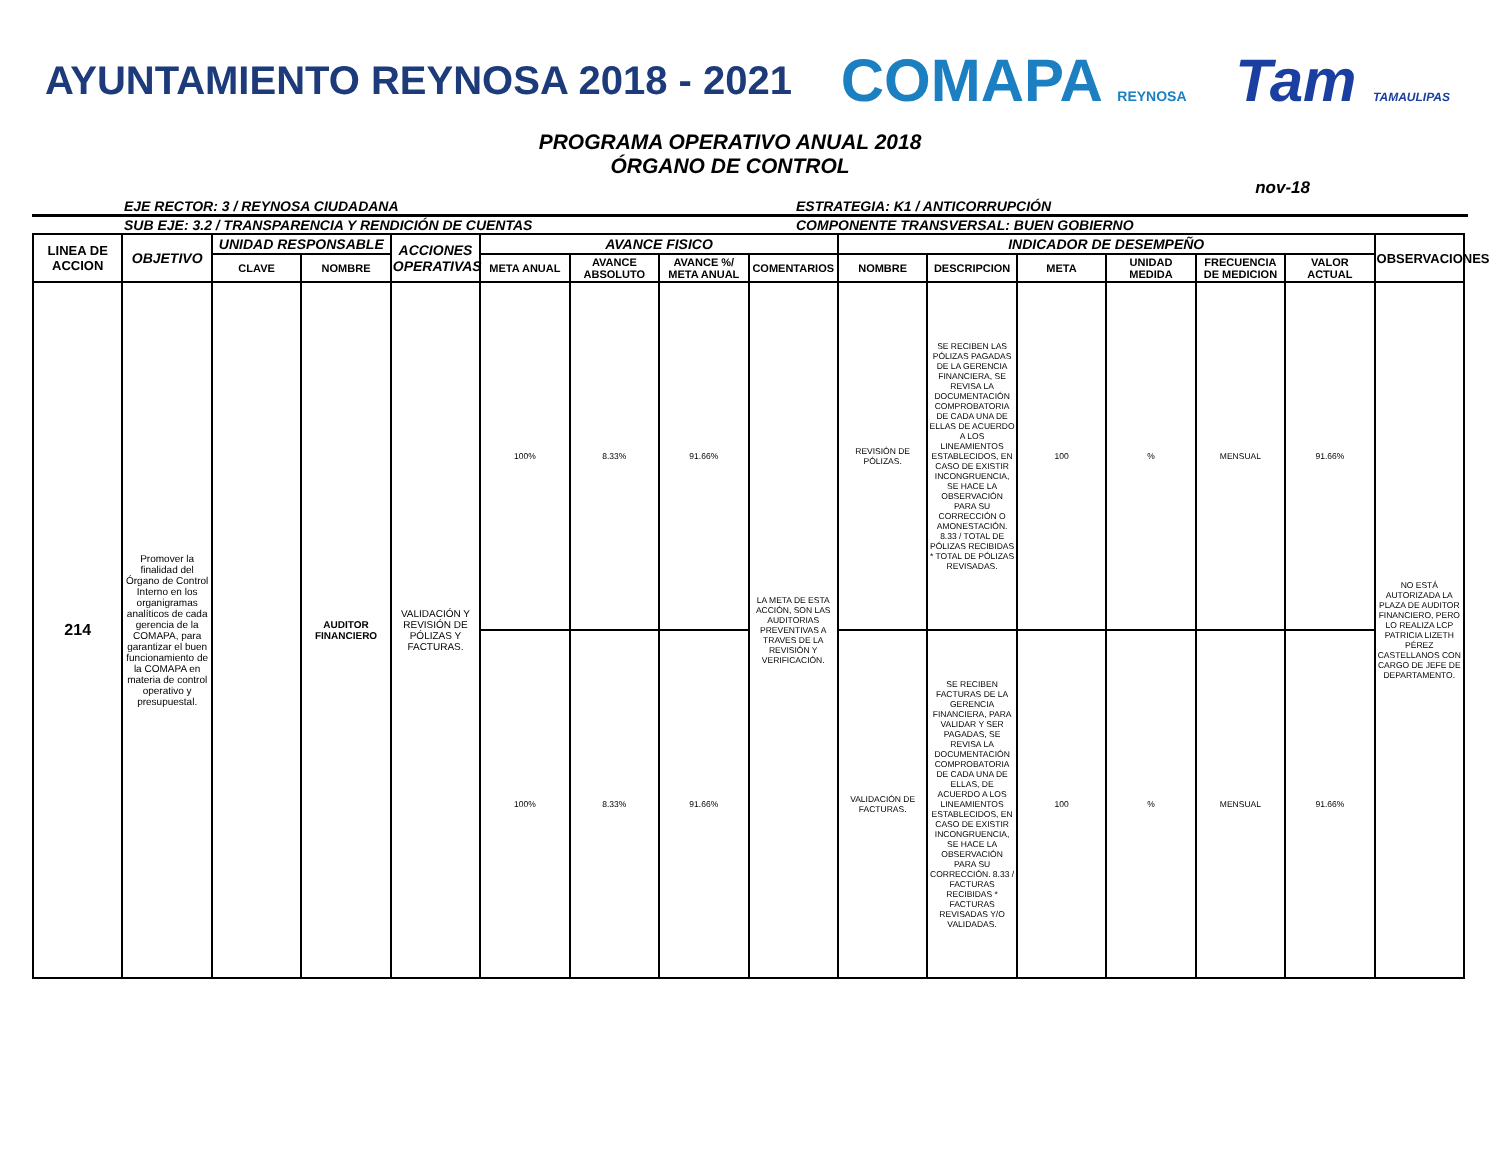AYUNTAMIENTO REYNOSA 2018 - 2021 COMAPA REYNOSA Tam TAMAULIPAS
PROGRAMA OPERATIVO ANUAL 2018
ÓRGANO DE CONTROL
nov-18
EJE RECTOR: 3 / REYNOSA CIUDADANA ESTRATEGIA: K1 / ANTICORRUPCIÓN
SUB EJE: 3.2 / TRANSPARENCIA Y RENDICIÓN DE CUENTAS COMPONENTE TRANSVERSAL: BUEN GOBIERNO
| LINEA DE ACCION | OBJETIVO | UNIDAD RESPONSABLE | | ACCIONES OPERATIVAS | AVANCE FISICO | | | | INDICADOR DE DESEMPEÑO | | | | | | OBSERVACIONES |
| --- | --- | --- | --- | --- | --- | --- | --- | --- | --- | --- | --- | --- | --- | --- | --- |
| | | CLAVE | NOMBRE | | META ANUAL | AVANCE ABSOLUTO | AVANCE %/ META ANUAL | COMENTARIOS | NOMBRE | DESCRIPCION | META | UNIDAD MEDIDA | FRECUENCIA DE MEDICION | VALOR ACTUAL | |
| 214 | Promover la finalidad del Órgano de Control Interno en los organigramas analíticos de cada gerencia de la COMAPA, para garantizar el buen funcionamiento de la COMAPA en materia de control operativo y presupuestal. | | AUDITOR FINANCIERO | VALIDACIÓN Y REVISIÓN DE PÓLIZAS Y FACTURAS. | 100% | 8.33% | 91.66% | LA META DE ESTA ACCIÓN, SON LAS AUDITORIAS PREVENTIVAS A TRAVES DE LA REVISIÓN Y VERIFICACIÓN. | REVISIÓN DE PÓLIZAS. | SE RECIBEN LAS PÓLIZAS PAGADAS DE LA GERENCIA FINANCIERA, SE REVISA LA DOCUMENTACIÓN COMPROBATORIA DE CADA UNA DE ELLAS DE ACUERDO A LOS LINEAMIENTOS ESTABLECIDOS, EN CASO DE EXISTIR INCONGRUENCIA, SE HACE LA OBSERVACIÓN PARA SU CORRECCIÓN O AMONESTACIÓN. 8.33 / TOTAL DE PÓLIZAS RECIBIDAS * TOTAL DE PÓLIZAS REVISADAS. | 100 | % | MENSUAL | 91.66% | NO ESTÁ AUTORIZADA LA PLAZA DE AUDITOR FINANCIERO, PERO LO REALIZA LCP PATRICIA LIZETH PÉREZ CASTELLANOS CON CARGO DE JEFE DE DEPARTAMENTO. |
| | | | | | 100% | 8.33% | 91.66% | | VALIDACIÓN DE FACTURAS. | SE RECIBEN FACTURAS DE LA GERENCIA FINANCIERA, PARA VALIDAR Y SER PAGADAS, SE REVISA LA DOCUMENTACIÓN COMPROBATORIA DE CADA UNA DE ELLAS, DE ACUERDO A LOS LINEAMIENTOS ESTABLECIDOS, EN CASO DE EXISTIR INCONGRUENCIA, SE HACE LA OBSERVACIÓN PARA SU CORRECCIÓN. 8.33 / FACTURAS RECIBIDAS * FACTURAS REVISADAS Y/O VALIDADAS. | 100 | % | MENSUAL | 91.66% | |